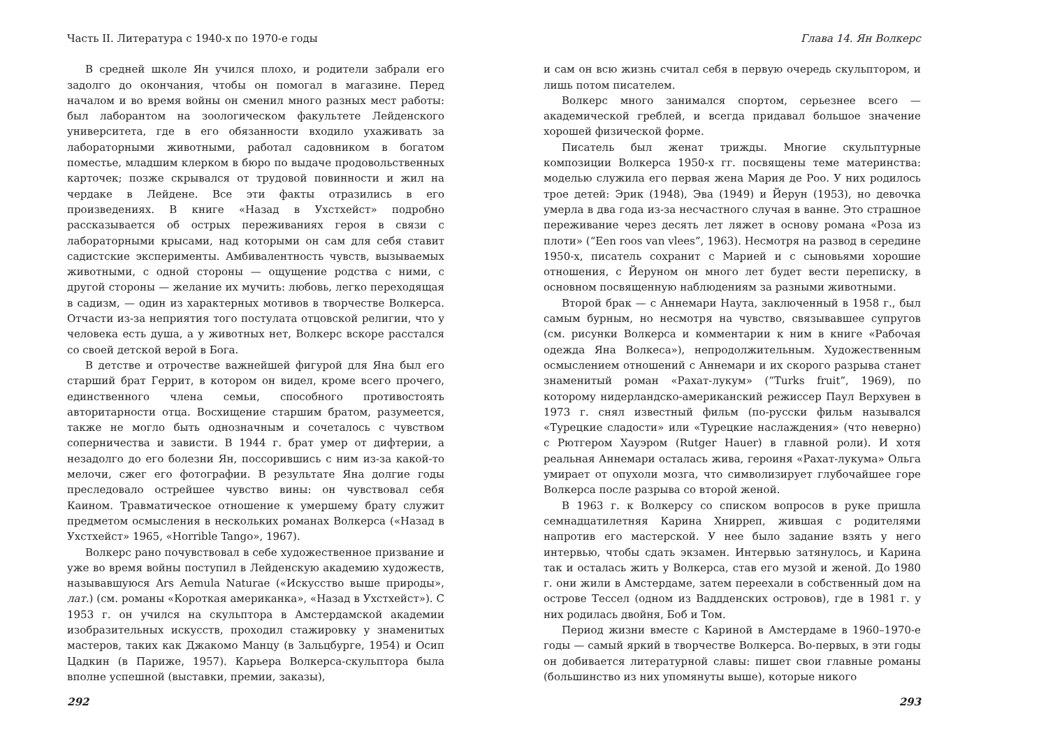Часть II. Литература с 1940-х по 1970-е годы
В средней школе Ян учился плохо, и родители забрали его задолго до окончания, чтобы он помогал в магазине. Перед началом и во время войны он сменил много разных мест работы: был лаборантом на зоологическом факультете Лейденского университета, где в его обязанности входило ухаживать за лабораторными животными, работал садовником в богатом поместье, младшим клерком в бюро по выдаче продовольственных карточек; позже скрывался от трудовой повинности и жил на чердаке в Лейдене. Все эти факты отразились в его произведениях. В книге «Назад в Ухстхейст» подробно рассказывается об острых переживаниях героя в связи с лабораторными крысами, над которыми он сам для себя ставит садистские эксперименты. Амбивалентность чувств, вызываемых животными, с одной стороны — ощущение родства с ними, с другой стороны — желание их мучить: любовь, легко переходящая в садизм, — один из характерных мотивов в творчестве Волкерса. Отчасти из-за неприятия того постулата отцовской религии, что у человека есть душа, а у животных нет, Волкерс вскоре расстался со своей детской верой в Бога.
В детстве и отрочестве важнейшей фигурой для Яна был его старший брат Геррит, в котором он видел, кроме всего прочего, единственного члена семьи, способного противостоять авторитарности отца. Восхищение старшим братом, разумеется, также не могло быть однозначным и сочеталось с чувством соперничества и зависти. В 1944 г. брат умер от дифтерии, а незадолго до его болезни Ян, поссорившись с ним из-за какой-то мелочи, сжег его фотографии. В результате Яна долгие годы преследовало острейшее чувство вины: он чувствовал себя Каином. Травматическое отношение к умершему брату служит предметом осмысления в нескольких романах Волкерса («Назад в Ухстхейст» 1965, «Horrible Tango», 1967).
Волкерс рано почувствовал в себе художественное призвание и уже во время войны поступил в Лейденскую академию художеств, называвшуюся Ars Aemula Naturae («Искусство выше природы», лат.) (см. романы «Короткая американка», «Назад в Ухстхейст»). С 1953 г. он учился на скульптора в Амстердамской академии изобразительных искусств, проходил стажировку у знаменитых мастеров, таких как Джакомо Манцу (в Зальцбурге, 1954) и Осип Цадкин (в Париже, 1957). Карьера Волкерса-скульптора была вполне успешной (выставки, премии, заказы),
292
Глава 14. Ян Волкерс
и сам он всю жизнь считал себя в первую очередь скульптором, и лишь потом писателем.
Волкерс много занимался спортом, серьезнее всего — академической греблей, и всегда придавал большое значение хорошей физической форме.
Писатель был женат трижды. Многие скульптурные композиции Волкерса 1950-х гг. посвящены теме материнства: моделью служила его первая жена Мария де Роо. У них родилось трое детей: Эрик (1948), Эва (1949) и Йерун (1953), но девочка умерла в два года из-за несчастного случая в ванне. Это страшное переживание через десять лет ляжет в основу романа «Роза из плоти» (“Een roos van vlees”, 1963). Несмотря на развод в середине 1950-х, писатель сохранит с Марией и с сыновьями хорошие отношения, с Йеруном он много лет будет вести переписку, в основном посвященную наблюдениям за разными животными.
Второй брак — с Аннемари Наута, заключенный в 1958 г., был самым бурным, но несмотря на чувство, связывавшее супругов (см. рисунки Волкерса и комментарии к ним в книге «Рабочая одежда Яна Волкеса»), непродолжительным. Художественным осмыслением отношений с Аннемари и их скорого разрыва станет знаменитый роман «Рахат-лукум» (“Turks fruit”, 1969), по которому нидерландско-американский режиссер Паул Верхувен в 1973 г. снял известный фильм (по-русски фильм назывался «Турецкие сладости» или «Турецкие наслаждения» (что неверно) с Рютгером Хауэром (Rutger Hauer) в главной роли). И хотя реальная Аннемари осталась жива, героиня «Рахат-лукума» Ольга умирает от опухоли мозга, что символизирует глубочайшее горе Волкерса после разрыва со второй женой.
В 1963 г. к Волкерсу со списком вопросов в руке пришла семнадцатилетняя Карина Хнирреп, жившая с родителями напротив его мастерской. У нее было задание взять у него интервью, чтобы сдать экзамен. Интервью затянулось, и Карина так и осталась жить у Волкерса, став его музой и женой. До 1980 г. они жили в Амстердаме, затем переехали в собственный дом на острове Тессел (одном из Ваддденских островов), где в 1981 г. у них родилась двойня, Боб и Том.
Период жизни вместе с Кариной в Амстердаме в 1960–1970-е годы — самый яркий в творчестве Волкерса. Во-первых, в эти годы он добивается литературной славы: пишет свои главные романы (большинство из них упомянуты выше), которые никого
293